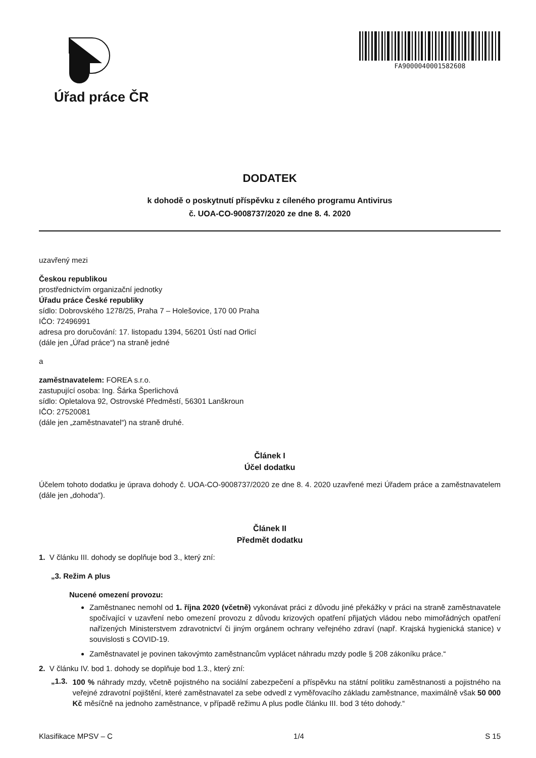Úřad práce ČR
FA9000040001582608
DODATEK
k dohodě o poskytnutí příspěvku z cíleného programu Antivirus
č. UOA-CO-9008737/2020 ze dne 8. 4. 2020
uzavřený mezi
Českou republikou
prostřednictvím organizační jednotky
Úřadu práce České republiky
sídlo: Dobrovského 1278/25, Praha 7 – Holešovice, 170 00 Praha
IČO: 72496991
adresa pro doručování: 17. listopadu 1394, 56201 Ústí nad Orlicí
(dále jen „Úřad práce“) na straně jedné
a
zaměstnavatelem: FOREA s.r.o.
zastupující osoba: Ing. Šárka Šperlichová
sídlo: Opletalova 92, Ostrovské Předměstí, 56301 Lanškroun
IČO: 27520081
(dále jen „zaměstnavatel“) na straně druhé.
Článek I
Účel dodatku
Účelem tohoto dodatku je úprava dohody č. UOA-CO-9008737/2020 ze dne 8. 4. 2020 uzavřené mezi Úřadem práce a zaměstnavatelem (dále jen „dohoda“).
Článek II
Předmět dodatku
1. V článku III. dohody se doplňuje bod 3., který zní:
„3. Režim A plus
Nucené omezení provozu:
Zaměstnanec nemohl od 1. října 2020 (včetně) vykonávat práci z důvodu jiné překážky v práci na straně zaměstnavatele spočívající v uzavření nebo omezení provozu z důvodu krizových opatření přijatých vládou nebo mimořádných opatření nařízených Ministerstvem zdravotnictví či jiným orgánem ochrany veřejného zdraví (např. Krajská hygienická stanice) v souvislosti s COVID-19.
Zaměstnavatel je povinen takovýmto zaměstnancům vyplácet náhradu mzdy podle § 208 zákoníku práce.“
2. V článku IV. bod 1. dohody se doplňuje bod 1.3., který zní:
„1.3.
100 % náhrady mzdy, včetně pojistného na sociální zabezpečení a příspěvku na státní politiku zaměstnanosti a pojistného na veřejné zdravotní pojištění, které zaměstnavatel za sebe odvedl z vyměřovacího základu zaměstnance, maximálně však 50 000 Kč měsíčně na jednoho zaměstnance, v případě režimu A plus podle článku III. bod 3 této dohody.“
Klasifikace MPSV – C 1/4 S 15